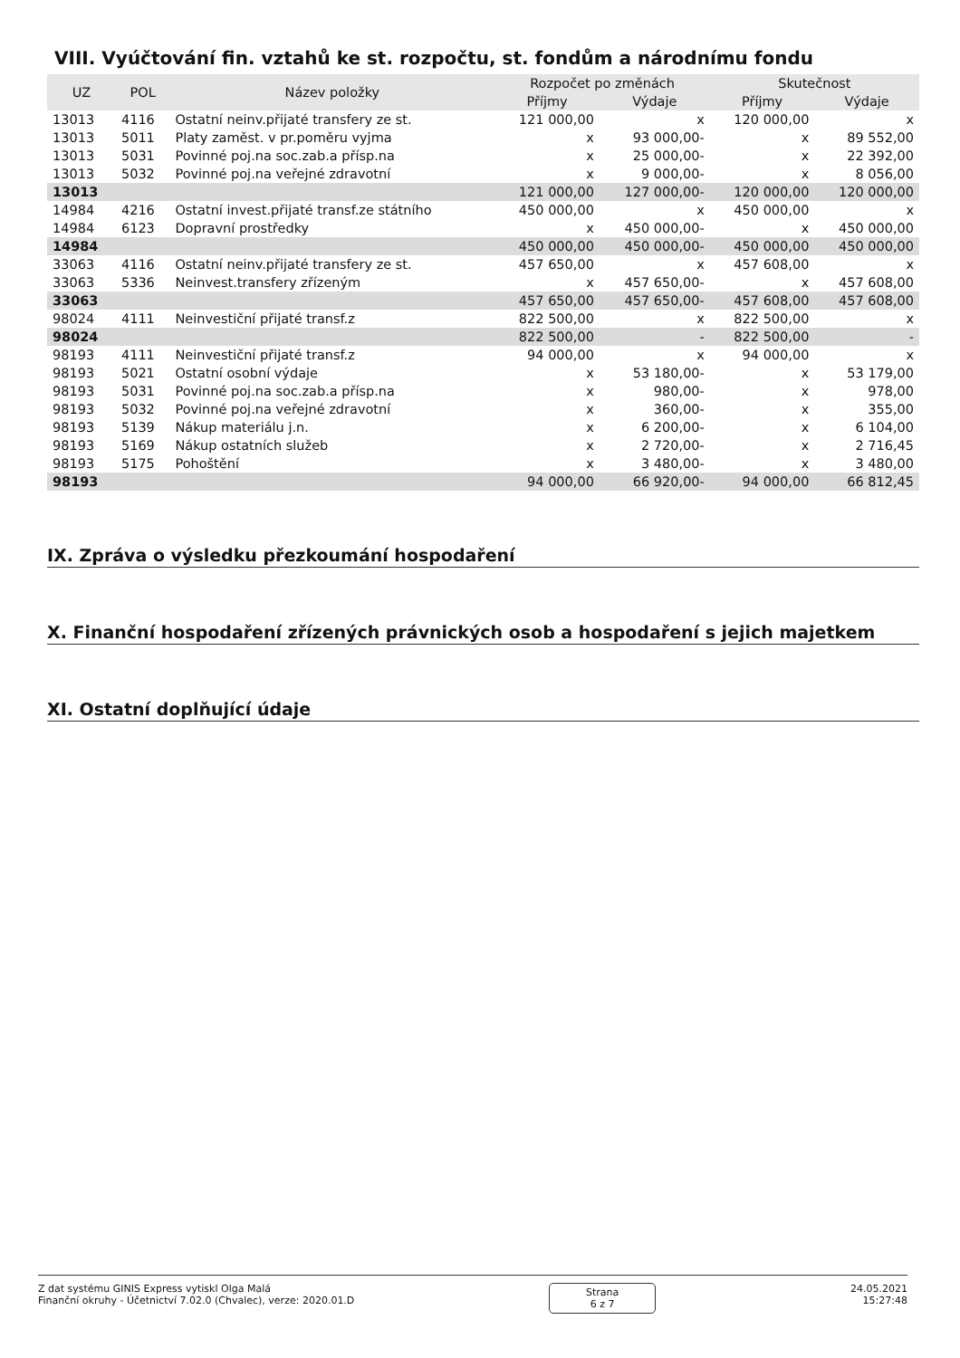VIII. Vyúčtování fin. vztahů ke st. rozpočtu, st. fondům a národnímu fondu
| UZ | POL | Název položky | Rozpočet po změnách | | Skutečnost | |
| --- | --- | --- | --- | --- | --- | --- |
| | | | Příjmy | Výdaje | Příjmy | Výdaje |
| 13013 | 4116 | Ostatní neinv.přijaté transfery ze st. | 121 000,00 | x | 120 000,00 | x |
| 13013 | 5011 | Platy zaměst. v pr.poměru vyjma | x | 93 000,00- | x | 89 552,00 |
| 13013 | 5031 | Povinné poj.na soc.zab.a přísp.na | x | 25 000,00- | x | 22 392,00 |
| 13013 | 5032 | Povinné poj.na veřejné zdravotní | x | 9 000,00- | x | 8 056,00 |
| 13013 | | | 121 000,00 | 127 000,00- | 120 000,00 | 120 000,00 |
| 14984 | 4216 | Ostatní invest.přijaté transf.ze státního | 450 000,00 | x | 450 000,00 | x |
| 14984 | 6123 | Dopravní prostředky | x | 450 000,00- | x | 450 000,00 |
| 14984 | | | 450 000,00 | 450 000,00- | 450 000,00 | 450 000,00 |
| 33063 | 4116 | Ostatní neinv.přijaté transfery ze st. | 457 650,00 | x | 457 608,00 | x |
| 33063 | 5336 | Neinvest.transfery zřízeným | x | 457 650,00- | x | 457 608,00 |
| 33063 | | | 457 650,00 | 457 650,00- | 457 608,00 | 457 608,00 |
| 98024 | 4111 | Neinvestiční přijaté transf.z | 822 500,00 | x | 822 500,00 | x |
| 98024 | | | 822 500,00 | - | 822 500,00 | - |
| 98193 | 4111 | Neinvestiční přijaté transf.z | 94 000,00 | x | 94 000,00 | x |
| 98193 | 5021 | Ostatní osobní výdaje | x | 53 180,00- | x | 53 179,00 |
| 98193 | 5031 | Povinné poj.na soc.zab.a přísp.na | x | 980,00- | x | 978,00 |
| 98193 | 5032 | Povinné poj.na veřejné zdravotní | x | 360,00- | x | 355,00 |
| 98193 | 5139 | Nákup materiálu j.n. | x | 6 200,00- | x | 6 104,00 |
| 98193 | 5169 | Nákup ostatních služeb | x | 2 720,00- | x | 2 716,45 |
| 98193 | 5175 | Pohoštění | x | 3 480,00- | x | 3 480,00 |
| 98193 | | | 94 000,00 | 66 920,00- | 94 000,00 | 66 812,45 |
IX. Zpráva o výsledku přezkoumání hospodaření
X. Finanční hospodaření zřízených právnických osob a hospodaření s jejich majetkem
XI. Ostatní doplňující údaje
Z dat systému GINIS Express vytiskl Olga Malá
Finanční okruhy - Účetnictví 7.02.0 (Chvalec), verze: 2020.01.D
Strana
6 z 7
24.05.2021
15:27:48